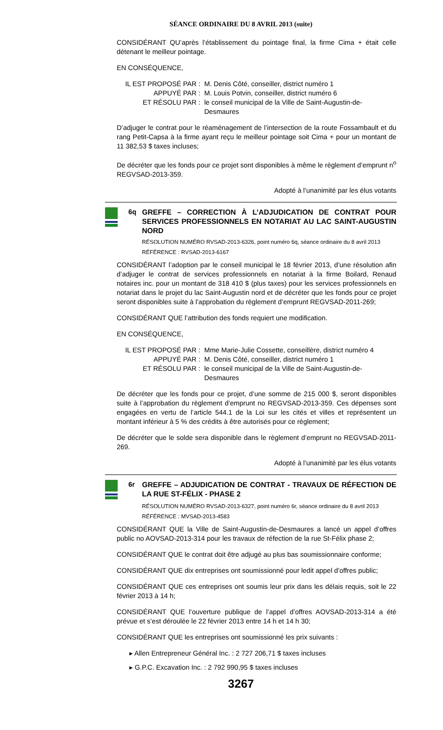SÉANCE ORDINAIRE DU 8 AVRIL 2013 (suite)
CONSIDÉRANT QU’après l’établissement du pointage final, la firme Cima + était celle détenant le meilleur pointage.
EN CONSÉQUENCE,
IL EST PROPOSÉ PAR :
M. Denis Côté, conseiller, district numéro 1
APPUYÉ PAR :
M. Louis Potvin, conseiller, district numéro 6
ET RÉSOLU PAR :
le conseil municipal de la Ville de Saint-Augustin-de-Desmaures
D’adjuger le contrat pour le réaménagement de l’intersection de la route Fossambault et du rang Petit-Capsa à la firme ayant reçu le meilleur pointage soit Cima + pour un montant de 11 382,53 $ taxes incluses;
De décréter que les fonds pour ce projet sont disponibles à même le règlement d’emprunt n<sup>o</sup> REGVSAD-2013-359.
Adopté à l’unanimité par les élus votants
6q GREFFE – CORRECTION À L’ADJUDICATION DE CONTRAT POUR SERVICES PROFESSIONNELS EN NOTARIAT AU LAC SAINT-AUGUSTIN NORD
RÉSOLUTION NUMÉRO RVSAD-2013-6326, point numéro 6q, séance ordinaire du 8 avril 2013
RÉFÉRENCE : RVSAD-2013-6167
CONSIDÉRANT l’adoption par le conseil municipal le 18 février 2013, d’une résolution afin d’adjuger le contrat de services professionnels en notariat à la firme Boilard, Renaud notaires inc. pour un montant de 318 410 $ (plus taxes) pour les services professionnels en notariat dans le projet du lac Saint-Augustin nord et de décréter que les fonds pour ce projet seront disponibles suite à l’approbation du règlement d’emprunt REGVSAD-2011-269;
CONSIDÉRANT QUE l’attribution des fonds requiert une modification.
EN CONSÉQUENCE,
IL EST PROPOSÉ PAR :
Mme Marie-Julie Cossette, conseillère, district numéro 4
APPUYÉ PAR :
M. Denis Côté, conseiller, district numéro 1
ET RÉSOLU PAR :
le conseil municipal de la Ville de Saint-Augustin-de-Desmaures
De décréter que les fonds pour ce projet, d’une somme de 215 000 $, seront disponibles suite à l’approbation du règlement d’emprunt no REGVSAD-2013-359. Ces dépenses sont engagées en vertu de l’article 544.1 de la Loi sur les cités et villes et représentent un montant inférieur à 5 % des crédits à être autorisés pour ce règlement;
De décréter que le solde sera disponible dans le règlement d’emprunt no REGVSAD-2011-269.
Adopté à l’unanimité par les élus votants
6r GREFFE – ADJUDICATION DE CONTRAT - TRAVAUX DE RÉFECTION DE LA RUE ST-FÉLIX - PHASE 2
RÉSOLUTION NUMÉRO RVSAD-2013-6327, point numéro 6r, séance ordinaire du 8 avril 2013
RÉFÉRENCE : MVSAD-2013-4583
CONSIDÉRANT QUE la Ville de Saint-Augustin-de-Desmaures a lancé un appel d’offres public no AOVSAD-2013-314 pour les travaux de réfection de la rue St-Félix phase 2;
CONSIDÉRANT QUE le contrat doit être adjugé au plus bas soumissionnaire conforme;
CONSIDÉRANT QUE dix entreprises ont soumissionné pour ledit appel d’offres public;
CONSIDÉRANT QUE ces entreprises ont soumis leur prix dans les délais requis, soit le 22 février 2013 à 14 h;
CONSIDÉRANT QUE l’ouverture publique de l’appel d’offres AOVSAD-2013-314 a été prévue et s’est déroulée le 22 février 2013 entre 14 h et 14 h 30;
CONSIDÉRANT QUE les entreprises ont soumissionné les prix suivants :
▸ Allen Entrepreneur Général Inc. : 2 727 206,71 $ taxes incluses
▸ G.P.C. Excavation Inc. : 2 792 990,95 $ taxes incluses
3267